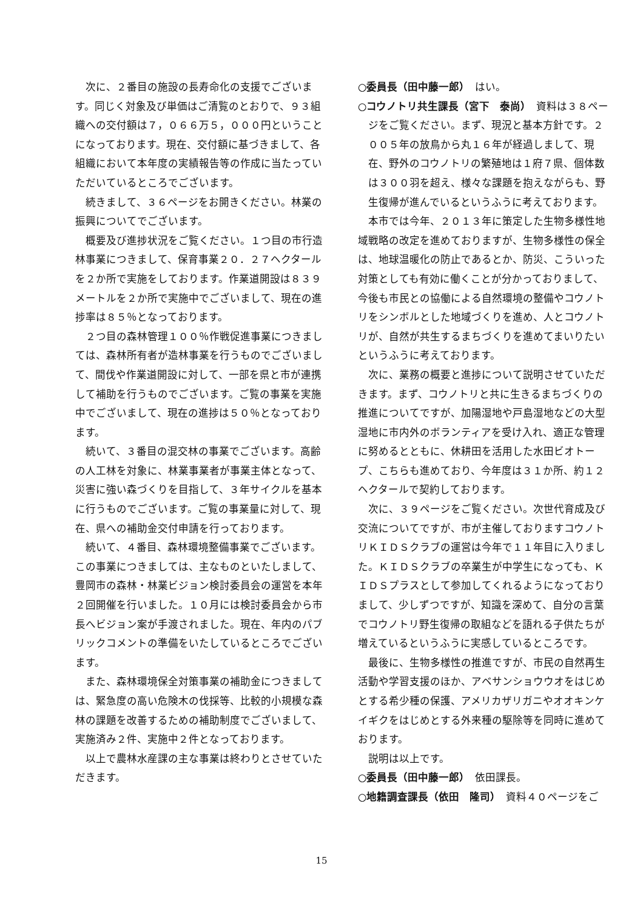次に、２番目の施設の長寿命化の支援でございます。同じく対象及び単価はご清覧のとおりで、９３組織への交付額は７，０６６万５，０００円ということになっております。現在、交付額に基づきまして、各組織において本年度の実績報告等の作成に当たっていただいているところでございます。
続きまして、３６ページをお開きください。林業の振興についてでございます。
概要及び進捗状況をご覧ください。１つ目の市行造林事業につきまして、保育事業２０．２７ヘクタールを２か所で実施をしております。作業道開設は８３９メートルを２か所で実施中でございまして、現在の進捗率は８５％となっております。
２つ目の森林管理１００％作戦促進事業につきましては、森林所有者が造林事業を行うものでございまして、間伐や作業道開設に対して、一部を県と市が連携して補助を行うものでございます。ご覧の事業を実施中でございまして、現在の進捗は５０％となっております。
続いて、３番目の混交林の事業でございます。高齢の人工林を対象に、林業事業者が事業主体となって、災害に強い森づくりを目指して、３年サイクルを基本に行うものでございます。ご覧の事業量に対して、現在、県への補助金交付申請を行っております。
続いて、４番目、森林環境整備事業でございます。この事業につきましては、主なものといたしまして、豊岡市の森林・林業ビジョン検討委員会の運営を本年２回開催を行いました。１０月には検討委員会から市長へビジョン案が手渡されました。現在、年内のパブリックコメントの準備をいたしているところでございます。
また、森林環境保全対策事業の補助金につきましては、緊急度の高い危険木の伐採等、比較的小規模な森林の課題を改善するための補助制度でございまして、実施済み２件、実施中２件となっております。
以上で農林水産課の主な事業は終わりとさせていただきます。
○委員長（田中藤一郎）　はい。
○コウノトリ共生課長（宮下　泰尚）　資料は３８ページをご覧ください。まず、現況と基本方針です。２００５年の放鳥から丸１６年が経過しまして、現在、野外のコウノトリの繁殖地は１府７県、個体数は３００羽を超え、様々な課題を抱えながらも、野生復帰が進んでいるというふうに考えております。
本市では今年、２０１３年に策定した生物多様性地域戦略の改定を進めておりますが、生物多様性の保全は、地球温暖化の防止であるとか、防災、こういった対策としても有効に働くことが分かっておりまして、今後も市民との協働による自然環境の整備やコウノトリをシンボルとした地域づくりを進め、人とコウノトリが、自然が共生するまちづくりを進めてまいりたいというふうに考えております。
次に、業務の概要と進捗について説明させていただきます。まず、コウノトリと共に生きるまちづくりの推進についてですが、加陽湿地や戸島湿地などの大型湿地に市内外のボランティアを受け入れ、適正な管理に努めるとともに、休耕田を活用した水田ビオトープ、こちらも進めており、今年度は３１か所、約１２ヘクタールで契約しております。
次に、３９ページをご覧ください。次世代育成及び交流についてですが、市が主催しておりますコウノトリＫＩＤＳクラブの運営は今年で１１年目に入りました。ＫＩＤＳクラブの卒業生が中学生になっても、ＫＩＤＳプラスとして参加してくれるようになっておりまして、少しずつですが、知識を深めて、自分の言葉でコウノトリ野生復帰の取組などを語れる子供たちが増えているというふうに実感しているところです。
最後に、生物多様性の推進ですが、市民の自然再生活動や学習支援のほか、アベサンショウウオをはじめとする希少種の保護、アメリカザリガニやオオキンケイギクをはじめとする外来種の駆除等を同時に進めております。
説明は以上です。
○委員長（田中藤一郎）　依田課長。
○地籍調査課長（依田　隆司）　資料４０ページをご
15